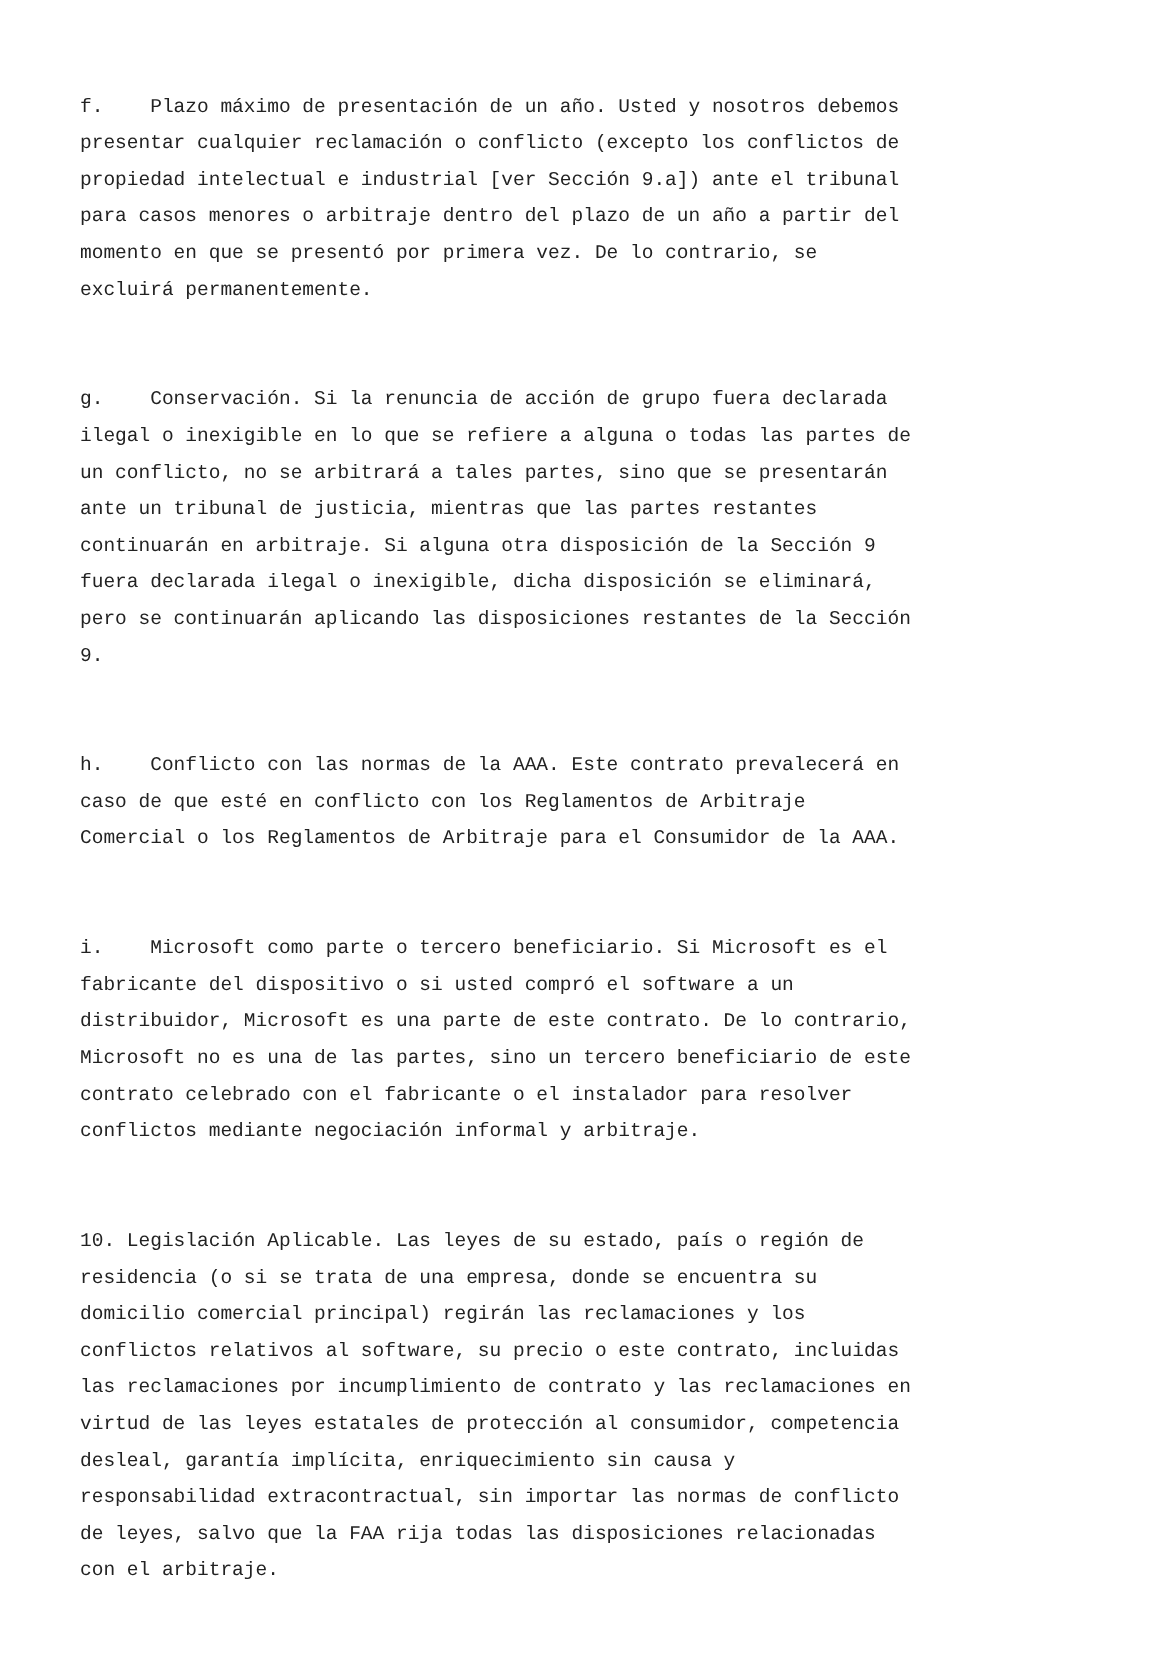f. Plazo máximo de presentación de un año. Usted y nosotros debemos presentar cualquier reclamación o conflicto (excepto los conflictos de propiedad intelectual e industrial [ver Sección 9.a]) ante el tribunal para casos menores o arbitraje dentro del plazo de un año a partir del momento en que se presentó por primera vez. De lo contrario, se excluirá permanentemente.
g. Conservación. Si la renuncia de acción de grupo fuera declarada ilegal o inexigible en lo que se refiere a alguna o todas las partes de un conflicto, no se arbitrará a tales partes, sino que se presentarán ante un tribunal de justicia, mientras que las partes restantes continuarán en arbitraje. Si alguna otra disposición de la Sección 9 fuera declarada ilegal o inexigible, dicha disposición se eliminará, pero se continuarán aplicando las disposiciones restantes de la Sección 9.
h. Conflicto con las normas de la AAA. Este contrato prevalecerá en caso de que esté en conflicto con los Reglamentos de Arbitraje Comercial o los Reglamentos de Arbitraje para el Consumidor de la AAA.
i. Microsoft como parte o tercero beneficiario. Si Microsoft es el fabricante del dispositivo o si usted compró el software a un distribuidor, Microsoft es una parte de este contrato. De lo contrario, Microsoft no es una de las partes, sino un tercero beneficiario de este contrato celebrado con el fabricante o el instalador para resolver conflictos mediante negociación informal y arbitraje.
10. Legislación Aplicable. Las leyes de su estado, país o región de residencia (o si se trata de una empresa, donde se encuentra su domicilio comercial principal) regirán las reclamaciones y los conflictos relativos al software, su precio o este contrato, incluidas las reclamaciones por incumplimiento de contrato y las reclamaciones en virtud de las leyes estatales de protección al consumidor, competencia desleal, garantía implícita, enriquecimiento sin causa y responsabilidad extracontractual, sin importar las normas de conflicto de leyes, salvo que la FAA rija todas las disposiciones relacionadas con el arbitraje.